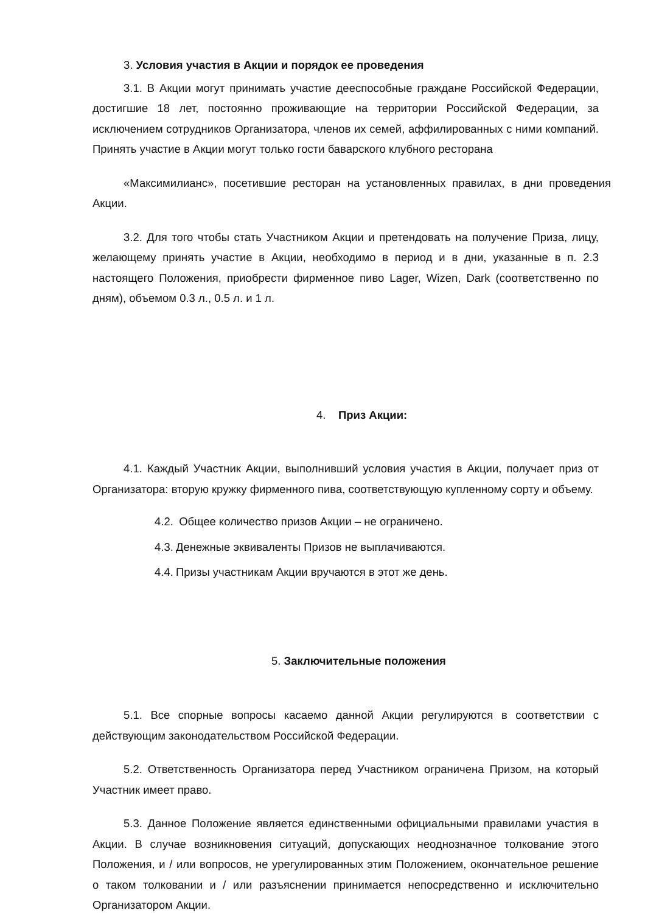3. Условия участия в Акции и порядок ее проведения
3.1. В Акции могут принимать участие дееспособные граждане Российской Федерации, достигшие 18 лет, постоянно проживающие на территории Российской Федерации, за исключением сотрудников Организатора, членов их семей, аффилированных с ними компаний. Принять участие в Акции могут только гости баварского клубного ресторана
«Максимилианс», посетившие ресторан на установленных правилах, в дни проведения Акции.
3.2. Для того чтобы стать Участником Акции и претендовать на получение Приза, лицу, желающему принять участие в Акции, необходимо в период и в дни, указанные в п. 2.3 настоящего Положения, приобрести фирменное пиво Lager, Wizen, Dark (соответственно по дням), объемом 0.3 л., 0.5 л. и 1 л.
4. Приз Акции:
4.1. Каждый Участник Акции, выполнивший условия участия в Акции, получает приз от Организатора: вторую кружку фирменного пива, соответствующую купленному сорту и объему.
4.2. Общее количество призов Акции – не ограничено.
4.3. Денежные эквиваленты Призов не выплачиваются.
4.4. Призы участникам Акции вручаются в этот же день.
5. Заключительные положения
5.1. Все спорные вопросы касаемо данной Акции регулируются в соответствии с действующим законодательством Российской Федерации.
5.2. Ответственность Организатора перед Участником ограничена Призом, на который Участник имеет право.
5.3. Данное Положение является единственными официальными правилами участия в Акции. В случае возникновения ситуаций, допускающих неоднозначное толкование этого Положения, и / или вопросов, не урегулированных этим Положением, окончательное решение о таком толковании и / или разъяснении принимается непосредственно и исключительно Организатором Акции.